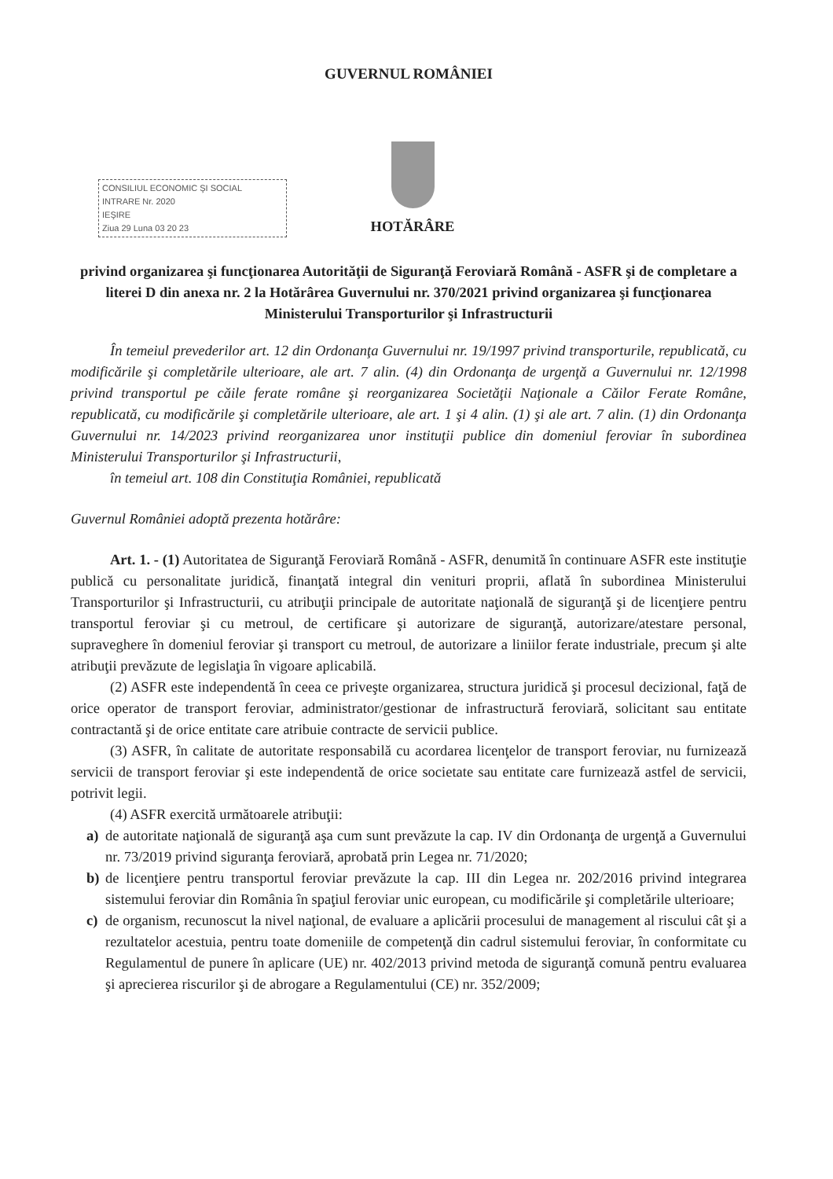GUVERNUL ROMÂNIEI
CONSILIUL ECONOMIC ŞI SOCIAL
INTRARE Nr. 2020
IEŞIRE
Ziua 29 Luna 03 20 23
HOTĂRÂRE
privind organizarea şi funcţionarea Autorităţii de Siguranţă Feroviară Română - ASFR şi de completare a literei D din anexa nr. 2 la Hotărârea Guvernului nr. 370/2021 privind organizarea şi funcţionarea Ministerului Transporturilor şi Infrastructurii
În temeiul prevederilor art. 12 din Ordonanţa Guvernului nr. 19/1997 privind transporturile, republicată, cu modificările şi completările ulterioare, ale art. 7 alin. (4) din Ordonanţa de urgenţă a Guvernului nr. 12/1998 privind transportul pe căile ferate române şi reorganizarea Societăţii Naţionale a Căilor Ferate Române, republicată, cu modificările şi completările ulterioare, ale art. 1 şi 4 alin. (1) şi ale art. 7 alin. (1) din Ordonanţa Guvernului nr. 14/2023 privind reorganizarea unor instituţii publice din domeniul feroviar în subordinea Ministerului Transporturilor şi Infrastructurii,
în temeiul art. 108 din Constituţia României, republicată
Guvernul României adoptă prezenta hotărâre:
Art. 1. - (1) Autoritatea de Siguranţă Feroviară Română - ASFR, denumită în continuare ASFR este instituţie publică cu personalitate juridică, finanţată integral din venituri proprii, aflată în subordinea Ministerului Transporturilor şi Infrastructurii, cu atribuţii principale de autoritate naţională de siguranţă şi de licenţiere pentru transportul feroviar şi cu metroul, de certificare şi autorizare de siguranţă, autorizare/atestare personal, supraveghere în domeniul feroviar şi transport cu metroul, de autorizare a liniilor ferate industriale, precum şi alte atribuţii prevăzute de legislaţia în vigoare aplicabilă.
(2) ASFR este independentă în ceea ce priveşte organizarea, structura juridică şi procesul decizional, faţă de orice operator de transport feroviar, administrator/gestionar de infrastructură feroviară, solicitant sau entitate contractantă şi de orice entitate care atribuie contracte de servicii publice.
(3) ASFR, în calitate de autoritate responsabilă cu acordarea licenţelor de transport feroviar, nu furnizează servicii de transport feroviar şi este independentă de orice societate sau entitate care furnizează astfel de servicii, potrivit legii.
(4) ASFR exercită următoarele atribuţii:
a) de autoritate naţională de siguranţă aşa cum sunt prevăzute la cap. IV din Ordonanţa de urgenţă a Guvernului nr. 73/2019 privind siguranţa feroviară, aprobată prin Legea nr. 71/2020;
b) de licenţiere pentru transportul feroviar prevăzute la cap. III din Legea nr. 202/2016 privind integrarea sistemului feroviar din România în spaţiul feroviar unic european, cu modificările şi completările ulterioare;
c) de organism, recunoscut la nivel naţional, de evaluare a aplicării procesului de management al riscului cât şi a rezultatelor acestuia, pentru toate domeniile de competenţă din cadrul sistemului feroviar, în conformitate cu Regulamentul de punere în aplicare (UE) nr. 402/2013 privind metoda de siguranţă comună pentru evaluarea şi aprecierea riscurilor şi de abrogare a Regulamentului (CE) nr. 352/2009;